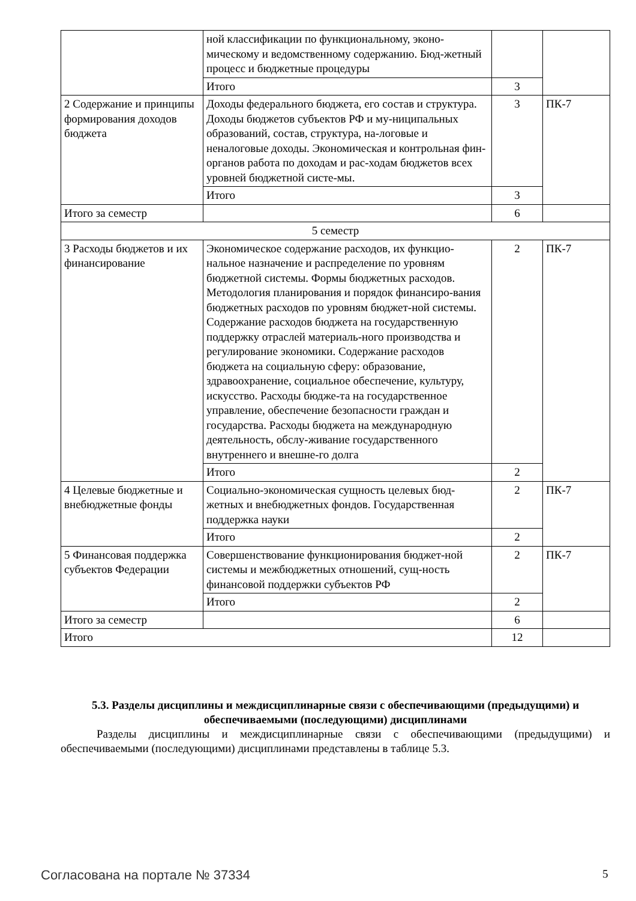| | ной классификации по функциональному, эконо-мическому и ведомственному содержанию. Бюд-жетный процесс и бюджетные процедуры | | |
| | Итого | 3 | |
| 2 Содержание и принципы формирования доходов бюджета | Доходы федерального бюджета, его состав и структура. Доходы бюджетов субъектов РФ и му-ниципальных образований, состав, структура, на-логовые и неналоговые доходы. Экономическая и контрольная фин-органов работа по доходам и рас-ходам бюджетов всех уровней бюджетной систе-мы. | 3 | ПК-7 |
| | Итого | 3 | |
| Итого за семестр | | 6 | |
| 5 семестр | | | |
| 3 Расходы бюджетов и их финансирование | Экономическое содержание расходов, их функцио-нальное назначение и распределение по уровням бюджетной системы. Формы бюджетных расходов. Методология планирования и порядок финансиро-вания бюджетных расходов по уровням бюджет-ной системы. Содержание расходов бюджета на государственную поддержку отраслей материаль-ного производства и регулирование экономики. Содержание расходов бюджета на социальную сферу: образование, здравоохранение, социальное обеспечение, культуру, искусство. Расходы бюдже-та на государственное управление, обеспечение безопасности граждан и государства. Расходы бюджета на международную деятельность, обслу-живание государственного внутреннего и внешне-го долга | 2 | ПК-7 |
| | Итого | 2 | |
| 4 Целевые бюджетные и внебюджетные фонды | Социально-экономическая сущность целевых бюд-жетных и внебюджетных фондов. Государственная поддержка науки | 2 | ПК-7 |
| | Итого | 2 | |
| 5 Финансовая поддержка субъектов Федерации | Совершенствование функционирования бюджет-ной системы и межбюджетных отношений, сущ-ность финансовой поддержки субъектов РФ | 2 | ПК-7 |
| | Итого | 2 | |
| Итого за семестр | | 6 | |
| Итого | | 12 | |
5.3. Разделы дисциплины и междисциплинарные связи с обеспечивающими (предыдущими) и обеспечиваемыми (последующими) дисциплинами
Разделы дисциплины и междисциплинарные связи с обеспечивающими (предыдущими) и обеспечиваемыми (последующими) дисциплинами представлены в таблице 5.3.
Согласована на портале № 37334 5